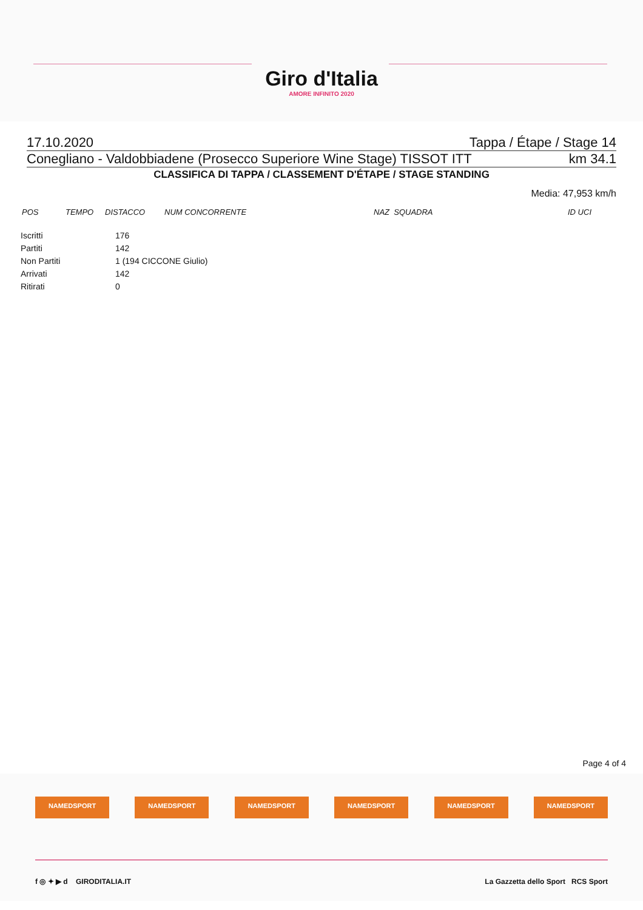Giro d'Italia
AMORE INFINITO 2020
17.10.2020 Tappa / Étape / Stage 14
Conegliano - Valdobbiadene (Prosecco Superiore Wine Stage) TISSOT ITT km 34.1
CLASSIFICA DI TAPPA / CLASSEMENT D'ÉTAPE / STAGE STANDING
Media: 47,953 km/h
| POS | TEMPO | DISTACCO | NUM CONCORRENTE | NAZ SQUADRA | ID UCI |
| --- | --- | --- | --- | --- | --- |
| Iscritti | 176 |
| Partiti | 142 |
| Non Partiti | 1 (194 CICCONE Giulio) |
| Arrivati | 142 |
| Ritirati | 0 |
Page 4 of 4
NAMEDSPORT NAMEDSPORT NAMEDSPORT NAMEDSPORT NAMEDSPORT NAMEDSPORT
f ◎ ✦ ▶ d GIRODITALIA.IT La Gazzetta dello Sport RCS Sport